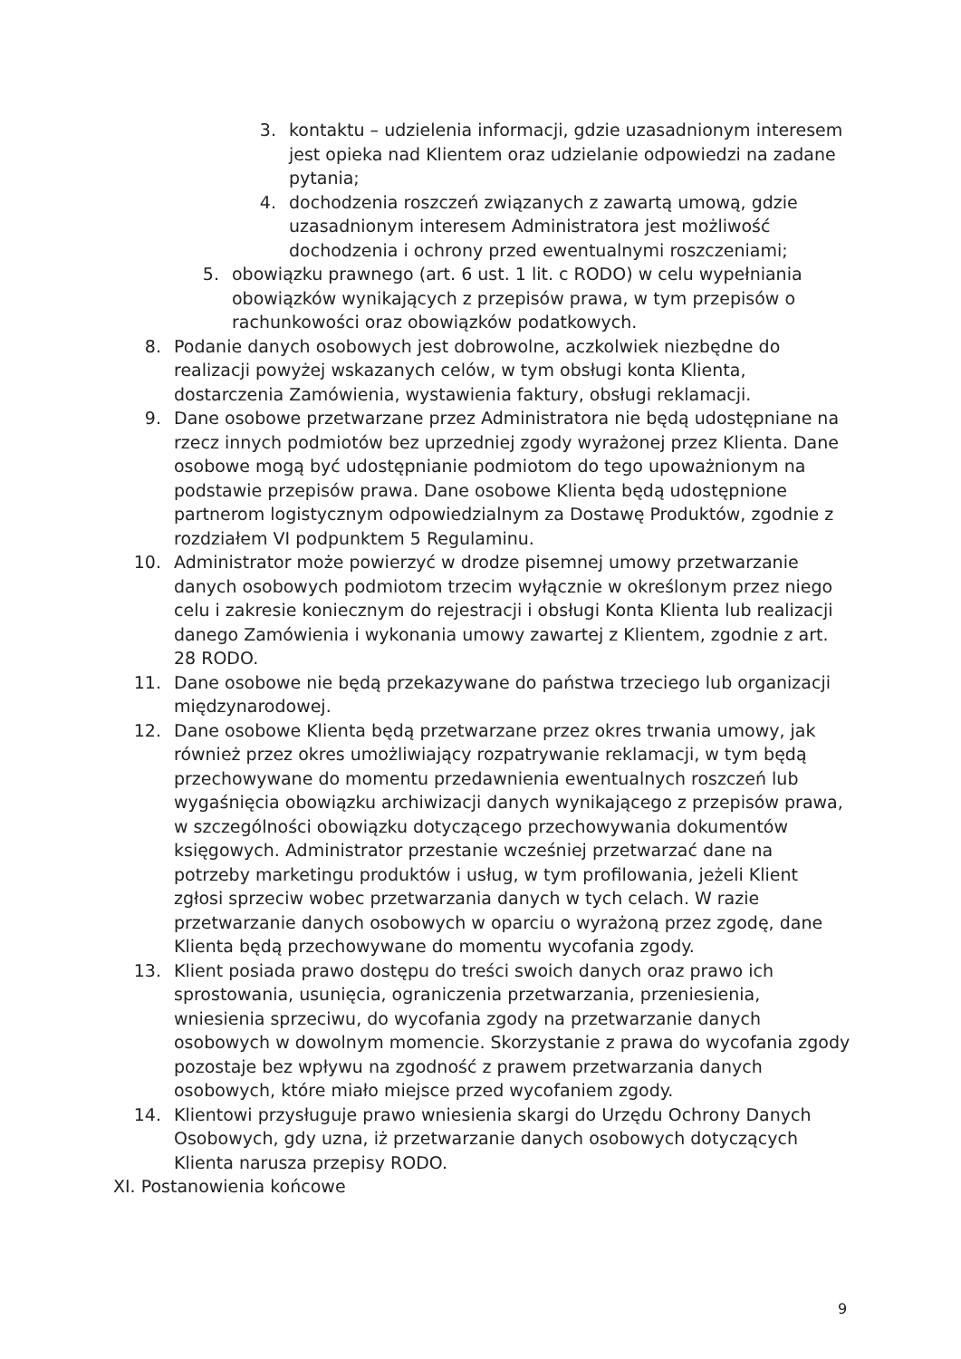3. kontaktu – udzielenia informacji, gdzie uzasadnionym interesem jest opieka nad Klientem oraz udzielanie odpowiedzi na zadane pytania;
4. dochodzenia roszczeń związanych z zawartą umową, gdzie uzasadnionym interesem Administratora jest możliwość dochodzenia i ochrony przed ewentualnymi roszczeniami;
5. obowiązku prawnego (art. 6 ust. 1 lit. c RODO) w celu wypełniania obowiązków wynikających z przepisów prawa, w tym przepisów o rachunkowości oraz obowiązków podatkowych.
8. Podanie danych osobowych jest dobrowolne, aczkolwiek niezbędne do realizacji powyżej wskazanych celów, w tym obsługi konta Klienta, dostarczenia Zamówienia, wystawienia faktury, obsługi reklamacji.
9. Dane osobowe przetwarzane przez Administratora nie będą udostępniane na rzecz innych podmiotów bez uprzedniej zgody wyrażonej przez Klienta. Dane osobowe mogą być udostępnianie podmiotom do tego upoważnionym na podstawie przepisów prawa. Dane osobowe Klienta będą udostępnione partnerom logistycznym odpowiedzialnym za Dostawę Produktów, zgodnie z rozdziałem VI podpunktem 5 Regulaminu.
10. Administrator może powierzyć w drodze pisemnej umowy przetwarzanie danych osobowych podmiotom trzecim wyłącznie w określonym przez niego celu i zakresie koniecznym do rejestracji i obsługi Konta Klienta lub realizacji danego Zamówienia i wykonania umowy zawartej z Klientem, zgodnie z art. 28 RODO.
11. Dane osobowe nie będą przekazywane do państwa trzeciego lub organizacji międzynarodowej.
12. Dane osobowe Klienta będą przetwarzane przez okres trwania umowy, jak również przez okres umożliwiający rozpatrywanie reklamacji, w tym będą przechowywane do momentu przedawnienia ewentualnych roszczeń lub wygaśnięcia obowiązku archiwizacji danych wynikającego z przepisów prawa, w szczególności obowiązku dotyczącego przechowywania dokumentów księgowych. Administrator przestanie wcześniej przetwarzać dane na potrzeby marketingu produktów i usług, w tym profilowania, jeżeli Klient zgłosi sprzeciw wobec przetwarzania danych w tych celach. W razie przetwarzanie danych osobowych w oparciu o wyrażoną przez zgodę, dane Klienta będą przechowywane do momentu wycofania zgody.
13. Klient posiada prawo dostępu do treści swoich danych oraz prawo ich sprostowania, usunięcia, ograniczenia przetwarzania, przeniesienia, wniesienia sprzeciwu, do wycofania zgody na przetwarzanie danych osobowych w dowolnym momencie. Skorzystanie z prawa do wycofania zgody pozostaje bez wpływu na zgodność z prawem przetwarzania danych osobowych, które miało miejsce przed wycofaniem zgody.
14. Klientowi przysługuje prawo wniesienia skargi do Urzędu Ochrony Danych Osobowych, gdy uzna, iż przetwarzanie danych osobowych dotyczących Klienta narusza przepisy RODO.
XI. Postanowienia końcowe
9